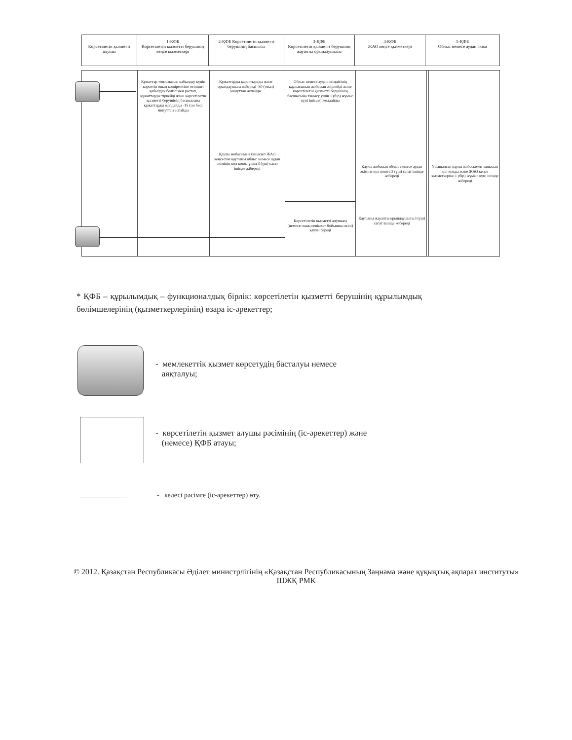Көрсетілетін қызметті алушы
1-ҚФБ
Көрсетілетін қызметті берушінің кеңсе қызметкері
2-ҚФБ Көрсетілетін қызметті берушінің басшысы
3-ҚФБ
Көрсетілетін қызметті берушінің жауапты орындаушысы
4-ҚФБ
ЖАО кеңсе қызметкері
5-ҚФБ
Облыс немесе аудан әкімі
Құжаттар топтамасын қабылдау күнін көрсетіп оның көшірмесіне өтінішті қабылдау белгісімен растап, құжаттарды тіркейді және көрсетілетін қызметті берушінің басшысына құжаттарды жолдайды -15 (он бес) минуттан аспайды
Құжаттарды қарастырады және орындаушыға жібереді -30 (отыз) минуттан аспайды
Облыс немесе аудан әкімдігінің қаулысының жобасын әзірлейді және көрсетілетін қызметті берушінің басшысына таныcу үшін 1 (бір) жұмыс күні ішінде) жолдайды
Қаулы жобасымен танысып ЖАО кеңсесіне қаулыны облыс немесе аудан әкімінің қол қоюы үшін 3 (үш) сағат ішінде жібереді
Қаулы жобасын облыс немесе аудан әкіміне қол қоюға 3 (үш) сағат ішінде жібереді
Ұсынылған қаулы жобасымен танысып қол қояды және ЖАО кеңсе қызметкеріне 1 (бір) жұмыс күні ішінде жібереді
Көрсетілетін қызметті алушыға (немесе оның сенімхат бойынша өкілі) қаулы береді
Қаулыны жауапты орындаушыға 3 (үш) сағат ішінде жібереді
* ҚФБ – құрылымдық – функционалдық бірлік: көрсетілетін қызметті берушінің құрылымдық бөлімшелерінің (қызметкерлерінің) өзара іс-әрекеттер;
- мемлекеттік қызмет көрсетудің басталуы немесе
аяқталуы;
- көрсетілетін қызмет алушы рәсімінің (іс-әрекеттер) және
(немесе) ҚФБ атауы;
- келесі рәсімге (іс-әрекеттер) өту.
© 2012. Қазақстан Республикасы Әділет министрлігінің «Қазақстан Республикасының Заңнама және құқықтық ақпарат институты» ШЖҚ РМК